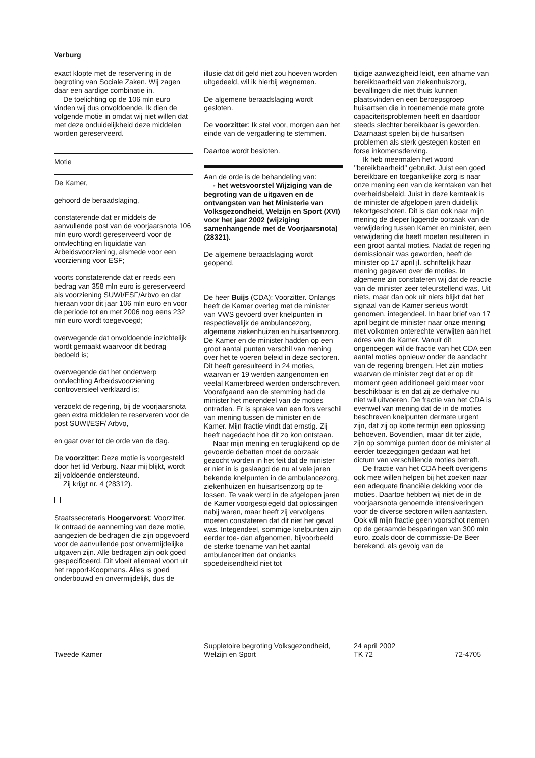Verburg
exact klopte met de reservering in de begroting van Sociale Zaken. Wij zagen daar een aardige combinatie in.
De toelichting op de 106 mln euro vinden wij dus onvoldoende. Ik dien de volgende motie in omdat wij niet willen dat met deze onduidelijkheid deze middelen worden gereserveerd.
Motie
De Kamer,
gehoord de beraadslaging,
constaterende dat er middels de aanvullende post van de voorjaarsnota 106 mln euro wordt gereserveerd voor de ontvlechting en liquidatie van Arbeidsvoorziening, alsmede voor een voorziening voor ESF;
voorts constaterende dat er reeds een bedrag van 358 mln euro is gereserveerd als voorziening SUWI/ESF/Arbvo en dat hieraan voor dit jaar 106 mln euro en voor de periode tot en met 2006 nog eens 232 mln euro wordt toegevoegd;
overwegende dat onvoldoende inzichtelijk wordt gemaakt waarvoor dit bedrag bedoeld is;
overwegende dat het onderwerp ontvlechting Arbeidsvoorziening controversieel verklaard is;
verzoekt de regering, bij de voorjaarsnota geen extra middelen te reserveren voor de post SUWI/ESF/ Arbvo,
en gaat over tot de orde van de dag.
De voorzitter: Deze motie is voorgesteld door het lid Verburg. Naar mij blijkt, wordt zij voldoende ondersteund.
Zij krijgt nr. 4 (28312).
Staatssecretaris Hoogervorst: Voorzitter. Ik ontraad de aanneming van deze motie, aangezien de bedragen die zijn opgevoerd voor de aanvullende post onvermijdelijke uitgaven zijn. Alle bedragen zijn ook goed gespecificeerd. Dit vloeit allemaal voort uit het rapport-Koopmans. Alles is goed onderbouwd en onvermijdelijk, dus de
illusie dat dit geld niet zou hoeven worden uitgedeeld, wil ik hierbij wegnemen.
De algemene beraadslaging wordt gesloten.
De voorzitter: Ik stel voor, morgen aan het einde van de vergadering te stemmen.
Daartoe wordt besloten.
Aan de orde is de behandeling van:
- het wetsvoorstel Wijziging van de begroting van de uitgaven en de ontvangsten van het Ministerie van Volksgezondheid, Welzijn en Sport (XVI) voor het jaar 2002 (wijziging samenhangende met de Voorjaarsnota) (28321).
De algemene beraadslaging wordt geopend.
De heer Buijs (CDA): Voorzitter. Onlangs heeft de Kamer overleg met de minister van VWS gevoerd over knelpunten in respectievelijk de ambulancezorg, algemene ziekenhuizen en huisartsenzorg. De Kamer en de minister hadden op een groot aantal punten verschil van mening over het te voeren beleid in deze sectoren. Dit heeft geresulteerd in 24 moties, waarvan er 19 werden aangenomen en veelal Kamerbreed werden onderschreven. Voorafgaand aan de stemming had de minister het merendeel van de moties ontraden. Er is sprake van een fors verschil van mening tussen de minister en de Kamer. Mijn fractie vindt dat ernstig. Zij heeft nagedacht hoe dit zo kon ontstaan.
Naar mijn mening en terugkijkend op de gevoerde debatten moet de oorzaak gezocht worden in het feit dat de minister er niet in is geslaagd de nu al vele jaren bekende knelpunten in de ambulancezorg, ziekenhuizen en huisartsenzorg op te lossen. Te vaak werd in de afgelopen jaren de Kamer voorgespiegeld dat oplossingen nabij waren, maar heeft zij vervolgens moeten constateren dat dit niet het geval was. Integendeel, sommige knelpunten zijn eerder toe- dan afgenomen, bijvoorbeeld de sterke toename van het aantal ambulanceritten dat ondanks spoedeisendheid niet tot
tijdige aanwezigheid leidt, een afname van bereikbaarheid van ziekenhuiszorg, bevallingen die niet thuis kunnen plaatsvinden en een beroepsgroep huisartsen die in toenemende mate grote capaciteitsproblemen heeft en daardoor steeds slechter bereikbaar is geworden. Daarnaast spelen bij de huisartsen problemen als sterk gestegen kosten en forse inkomensderving.
Ik heb meermalen het woord ’’bereikbaarheid’’ gebruikt. Juist een goed bereikbare en toegankelijke zorg is naar onze mening een van de kerntaken van het overheidsbeleid. Juist in deze kerntaak is de minister de afgelopen jaren duidelijk tekortgeschoten. Dit is dan ook naar mijn mening de dieper liggende oorzaak van de verwijdering tussen Kamer en minister, een verwijdering die heeft moeten resulteren in een groot aantal moties. Nadat de regering demissionair was geworden, heeft de minister op 17 april jl. schriftelijk haar mening gegeven over de moties. In algemene zin constateren wij dat de reactie van de minister zeer teleurstellend was. Uit niets, maar dan ook uit niets blijkt dat het signaal van de Kamer serieus wordt genomen, integendeel. In haar brief van 17 april begint de minister naar onze mening met volkomen onterechte verwijten aan het adres van de Kamer. Vanuit dit ongenoegen wil de fractie van het CDA een aantal moties opnieuw onder de aandacht van de regering brengen. Het zijn moties waarvan de minister zegt dat er op dit moment geen additioneel geld meer voor beschikbaar is en dat zij ze derhalve nu niet wil uitvoeren. De fractie van het CDA is evenwel van mening dat de in de moties beschreven knelpunten dermate urgent zijn, dat zij op korte termijn een oplossing behoeven. Bovendien, maar dit ter zijde, zijn op sommige punten door de minister al eerder toezeggingen gedaan wat het dictum van verschillende moties betreft.
De fractie van het CDA heeft overigens ook mee willen helpen bij het zoeken naar een adequate financiële dekking voor de moties. Daartoe hebben wij niet de in de voorjaarsnota genoemde intensiveringen voor de diverse sectoren willen aantasten. Ook wil mijn fractie geen voorschot nemen op de geraamde besparingen van 300 mln euro, zoals door de commissie-De Beer berekend, als gevolg van de
Tweede Kamer
Suppletoire begroting Volksgezondheid, Welzijn en Sport
24 april 2002
TK 72
72-4705